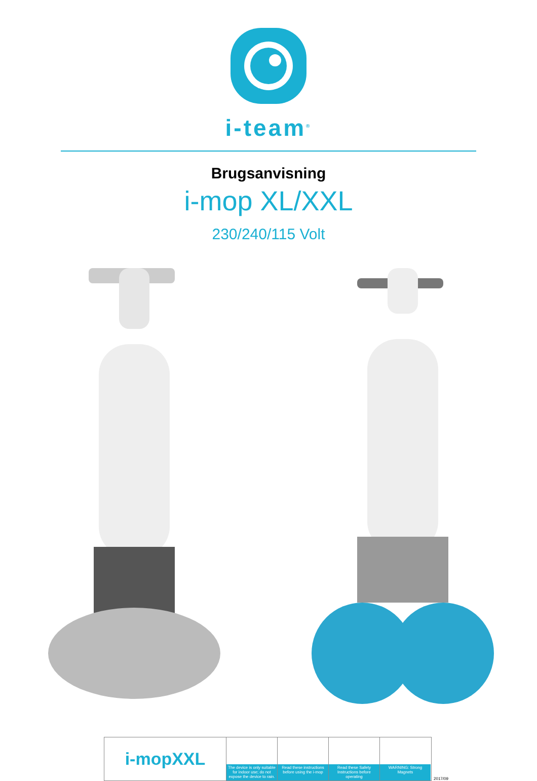i-team<sup>®</sup>
Brugsanvisning
i-mop XL/XXL
230/240/115 Volt
i-mopXXL
The device is only suitable for indoor use; do not expose the device to rain.
Read these instructions before using the i-mop
Read these Safety Instructions before operating
WARNING: Strong Magnets
2017/09